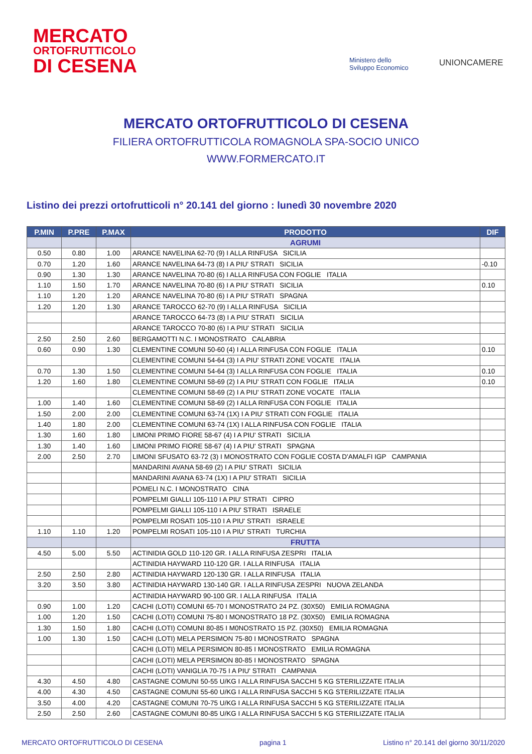MERCATO
ORTOFRUTTICOLO
DI CESENA
Ministero dello
Sviluppo Economico
UNIONCAMERE
MERCATO ORTOFRUTTICOLO DI CESENA
FILIERA ORTOFRUTTICOLA ROMAGNOLA SPA-SOCIO UNICO
WWW.FORMERCATO.IT
Listino dei prezzi ortofrutticoli n° 20.141 del giorno : lunedì 30 novembre 2020
| P.MIN | P.PRE | P.MAX | PRODOTTO | DIF |
| --- | --- | --- | --- | --- |
| | | | AGRUMI | |
| 0.50 | 0.80 | 1.00 | ARANCE NAVELINA 62-70 (9) I ALLA RINFUSA SICILIA | |
| 0.70 | 1.20 | 1.60 | ARANCE NAVELINA 64-73 (8) I A PIU' STRATI SICILIA | -0.10 |
| 0.90 | 1.30 | 1.30 | ARANCE NAVELINA 70-80 (6) I ALLA RINFUSA CON FOGLIE ITALIA | |
| 1.10 | 1.50 | 1.70 | ARANCE NAVELINA 70-80 (6) I A PIU' STRATI SICILIA | 0.10 |
| 1.10 | 1.20 | 1.20 | ARANCE NAVELINA 70-80 (6) I A PIU' STRATI SPAGNA | |
| 1.20 | 1.20 | 1.30 | ARANCE TAROCCO 62-70 (9) I ALLA RINFUSA SICILIA | |
| | | | ARANCE TAROCCO 64-73 (8) I A PIU' STRATI SICILIA | |
| | | | ARANCE TAROCCO 70-80 (6) I A PIU' STRATI SICILIA | |
| 2.50 | 2.50 | 2.60 | BERGAMOTTI N.C. I MONOSTRATO CALABRIA | |
| 0.60 | 0.90 | 1.30 | CLEMENTINE COMUNI 50-60 (4) I ALLA RINFUSA CON FOGLIE ITALIA | 0.10 |
| | | | CLEMENTINE COMUNI 54-64 (3) I A PIU' STRATI ZONE VOCATE ITALIA | |
| 0.70 | 1.30 | 1.50 | CLEMENTINE COMUNI 54-64 (3) I ALLA RINFUSA CON FOGLIE ITALIA | 0.10 |
| 1.20 | 1.60 | 1.80 | CLEMENTINE COMUNI 58-69 (2) I A PIU' STRATI CON FOGLIE ITALIA | 0.10 |
| | | | CLEMENTINE COMUNI 58-69 (2) I A PIU' STRATI ZONE VOCATE ITALIA | |
| 1.00 | 1.40 | 1.60 | CLEMENTINE COMUNI 58-69 (2) I ALLA RINFUSA CON FOGLIE ITALIA | |
| 1.50 | 2.00 | 2.00 | CLEMENTINE COMUNI 63-74 (1X) I A PIU' STRATI CON FOGLIE ITALIA | |
| 1.40 | 1.80 | 2.00 | CLEMENTINE COMUNI 63-74 (1X) I ALLA RINFUSA CON FOGLIE ITALIA | |
| 1.30 | 1.60 | 1.80 | LIMONI PRIMO FIORE 58-67 (4) I A PIU' STRATI SICILIA | |
| 1.30 | 1.40 | 1.60 | LIMONI PRIMO FIORE 58-67 (4) I A PIU' STRATI SPAGNA | |
| 2.00 | 2.50 | 2.70 | LIMONI SFUSATO 63-72 (3) I MONOSTRATO CON FOGLIE COSTA D'AMALFI IGP CAMPANIA | |
| | | | MANDARINI AVANA 58-69 (2) I A PIU' STRATI SICILIA | |
| | | | MANDARINI AVANA 63-74 (1X) I A PIU' STRATI SICILIA | |
| | | | POMELI N.C. I MONOSTRATO CINA | |
| | | | POMPELMI GIALLI 105-110 I A PIU' STRATI CIPRO | |
| | | | POMPELMI GIALLI 105-110 I A PIU' STRATI ISRAELE | |
| | | | POMPELMI ROSATI 105-110 I A PIU' STRATI ISRAELE | |
| 1.10 | 1.10 | 1.20 | POMPELMI ROSATI 105-110 I A PIU' STRATI TURCHIA | |
| | | | FRUTTA | |
| 4.50 | 5.00 | 5.50 | ACTINIDIA GOLD 110-120 GR. I ALLA RINFUSA ZESPRI ITALIA | |
| | | | ACTINIDIA HAYWARD 110-120 GR. I ALLA RINFUSA ITALIA | |
| 2.50 | 2.50 | 2.80 | ACTINIDIA HAYWARD 120-130 GR. I ALLA RINFUSA ITALIA | |
| 3.20 | 3.50 | 3.80 | ACTINIDIA HAYWARD 130-140 GR. I ALLA RINFUSA ZESPRI NUOVA ZELANDA | |
| | | | ACTINIDIA HAYWARD 90-100 GR. I ALLA RINFUSA ITALIA | |
| 0.90 | 1.00 | 1.20 | CACHI (LOTI) COMUNI 65-70 I MONOSTRATO 24 PZ. (30X50) EMILIA ROMAGNA | |
| 1.00 | 1.20 | 1.50 | CACHI (LOTI) COMUNI 75-80 I MONOSTRATO 18 PZ. (30X50) EMILIA ROMAGNA | |
| 1.30 | 1.50 | 1.80 | CACHI (LOTI) COMUNI 80-85 I M0NOSTRATO 15 PZ. (30X50) EMILIA ROMAGNA | |
| 1.00 | 1.30 | 1.50 | CACHI (LOTI) MELA PERSIMON 75-80 I MONOSTRATO SPAGNA | |
| | | | CACHI (LOTI) MELA PERSIMON 80-85 I MONOSTRATO EMILIA ROMAGNA | |
| | | | CACHI (LOTI) MELA PERSIMON 80-85 I MONOSTRATO SPAGNA | |
| | | | CACHI (LOTI) VANIGLIA 70-75 I A PIU' STRATI CAMPANIA | |
| 4.30 | 4.50 | 4.80 | CASTAGNE COMUNI 50-55 U/KG I ALLA RINFUSA SACCHI 5 KG STERILIZZATE ITALIA | |
| 4.00 | 4.30 | 4.50 | CASTAGNE COMUNI 55-60 U/KG I ALLA RINFUSA SACCHI 5 KG STERILIZZATE ITALIA | |
| 3.50 | 4.00 | 4.20 | CASTAGNE COMUNI 70-75 U/KG I ALLA RINFUSA SACCHI 5 KG STERILIZZATE ITALIA | |
| 2.50 | 2.50 | 2.60 | CASTAGNE COMUNI 80-85 U/KG I ALLA RINFUSA SACCHI 5 KG STERILIZZATE ITALIA | |
MERCATO ORTOFRUTTICOLO DI CESENA pagina 1 Listino n° 20.141 del giorno 30/11/2020